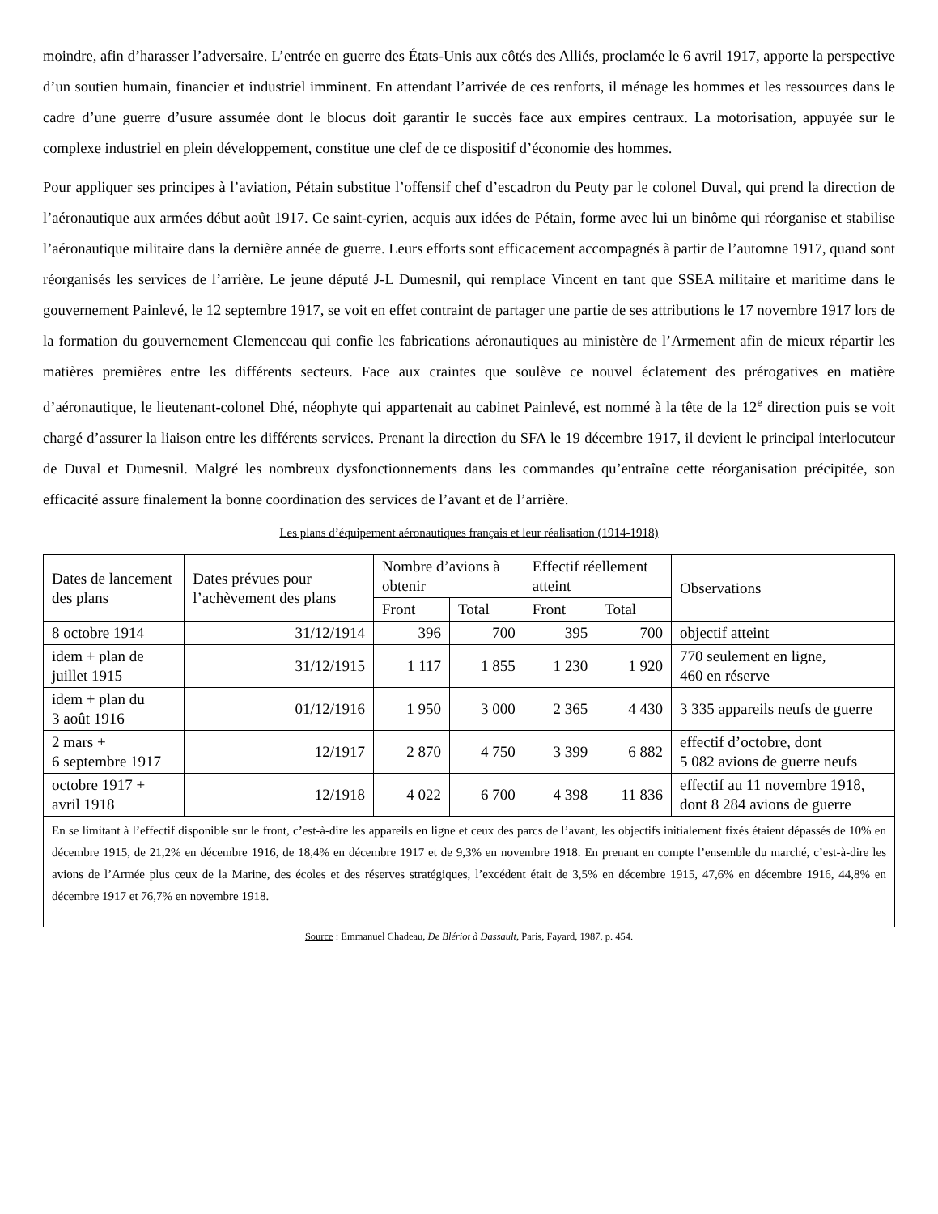moindre, afin d’harasser l’adversaire. L’entrée en guerre des États-Unis aux côtés des Alliés, proclamée le 6 avril 1917, apporte la perspective d’un soutien humain, financier et industriel imminent. En attendant l’arrivée de ces renforts, il ménage les hommes et les ressources dans le cadre d’une guerre d’usure assumée dont le blocus doit garantir le succès face aux empires centraux. La motorisation, appuyée sur le complexe industriel en plein développement, constitue une clef de ce dispositif d’économie des hommes.
Pour appliquer ses principes à l’aviation, Pétain substitue l’offensif chef d’escadron du Peuty par le colonel Duval, qui prend la direction de l’aéronautique aux armées début août 1917. Ce saint-cyrien, acquis aux idées de Pétain, forme avec lui un binôme qui réorganise et stabilise l’aéronautique militaire dans la dernière année de guerre. Leurs efforts sont efficacement accompagnés à partir de l’automne 1917, quand sont réorganisés les services de l’arrière. Le jeune député J-L Dumesnil, qui remplace Vincent en tant que SSEA militaire et maritime dans le gouvernement Painlevé, le 12 septembre 1917, se voit en effet contraint de partager une partie de ses attributions le 17 novembre 1917 lors de la formation du gouvernement Clemenceau qui confie les fabrications aéronautiques au ministère de l’Armement afin de mieux répartir les matières premières entre les différents secteurs. Face aux craintes que soulève ce nouvel éclatement des prérogatives en matière d’aéronautique, le lieutenant-colonel Dhé, néophyte qui appartenait au cabinet Painlevé, est nommé à la tête de la 12<sup>e</sup> direction puis se voit chargé d’assurer la liaison entre les différents services. Prenant la direction du SFA le 19 décembre 1917, il devient le principal interlocuteur de Duval et Dumesnil. Malgré les nombreux dysfonctionnements dans les commandes qu’entraîne cette réorganisation précipitée, son efficacité assure finalement la bonne coordination des services de l’avant et de l’arrière.
Les plans d’équipement aéronautiques français et leur réalisation (1914-1918)
| Dates de lancement des plans | Dates prévues pour l’achèvement des plans | Nombre d’avions à obtenir | | Effectif réellement atteint | | Observations |
| --- | --- | --- | --- | --- | --- | --- |
| | | Front | Total | Front | Total | |
| 8 octobre 1914 | 31/12/1914 | 396 | 700 | 395 | 700 | objectif atteint |
| idem + plan de juillet 1915 | 31/12/1915 | 1 117 | 1 855 | 1 230 | 1 920 | 770 seulement en ligne, 460 en réserve |
| idem + plan du 3 août 1916 | 01/12/1916 | 1 950 | 3 000 | 2 365 | 4 430 | 3 335 appareils neufs de guerre |
| 2 mars + 6 septembre 1917 | 12/1917 | 2 870 | 4 750 | 3 399 | 6 882 | effectif d’octobre, dont 5 082 avions de guerre neufs |
| octobre 1917 + avril 1918 | 12/1918 | 4 022 | 6 700 | 4 398 | 11 836 | effectif au 11 novembre 1918, dont 8 284 avions de guerre |
| En se limitant à l’effectif disponible sur le front, c’est-à-dire les appareils en ligne et ceux des parcs de l’avant, les objectifs initialement fixés étaient dépassés de 10% en décembre 1915, de 21,2% en décembre 1916, de 18,4% en décembre 1917 et de 9,3% en novembre 1918. En prenant en compte l’ensemble du marché, c’est-à-dire les avions de l’Armée plus ceux de la Marine, des écoles et des réserves stratégiques, l’excédent était de 3,5% en décembre 1915, 47,6% en décembre 1916, 44,8% en décembre 1917 et 76,7% en novembre 1918. | | | | | | |
Source : Emmanuel Chadeau, De Blériot à Dassault, Paris, Fayard, 1987, p. 454.